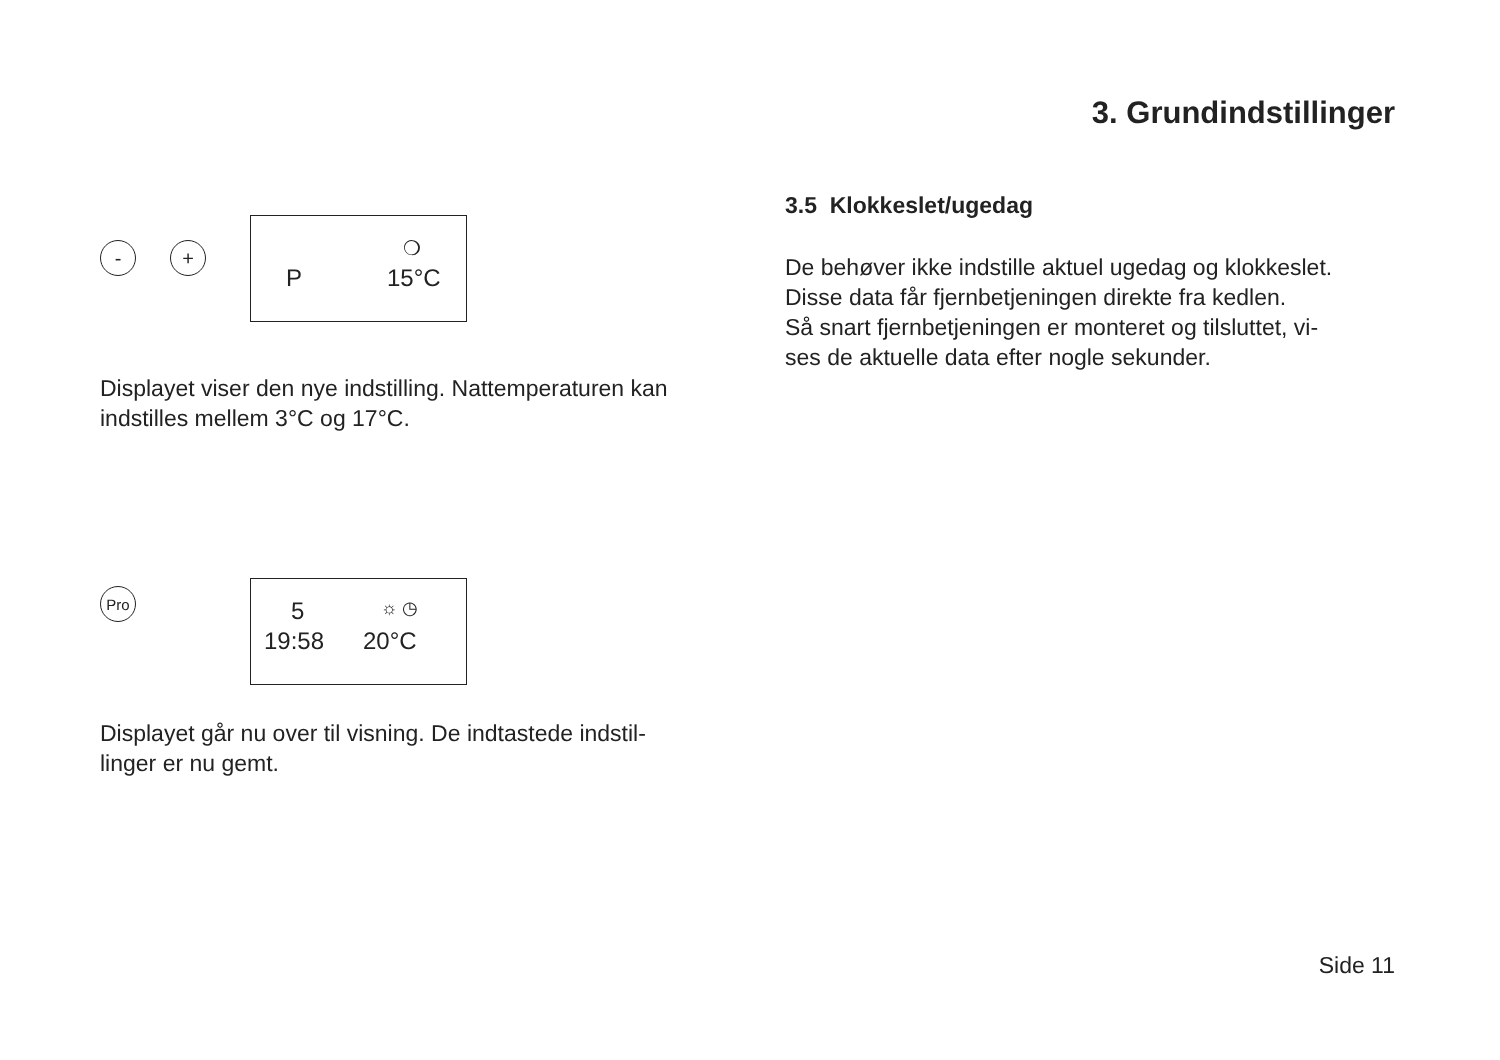3. Grundindstillinger
- +
❍
P 15°C
Displayet viser den nye indstilling. Nattemperaturen kan indstilles mellem 3°C og 17°C.
Pro
5 ☼ ◷
19:58 20°C
Displayet går nu over til visning. De indtastede indstil-linger er nu gemt.
3.5 Klokkeslet/ugedag
De behøver ikke indstille aktuel ugedag og klokkeslet.
Disse data får fjernbetjeningen direkte fra kedlen.
Så snart fjernbetjeningen er monteret og tilsluttet, vi-
ses de aktuelle data efter nogle sekunder.
Side 11